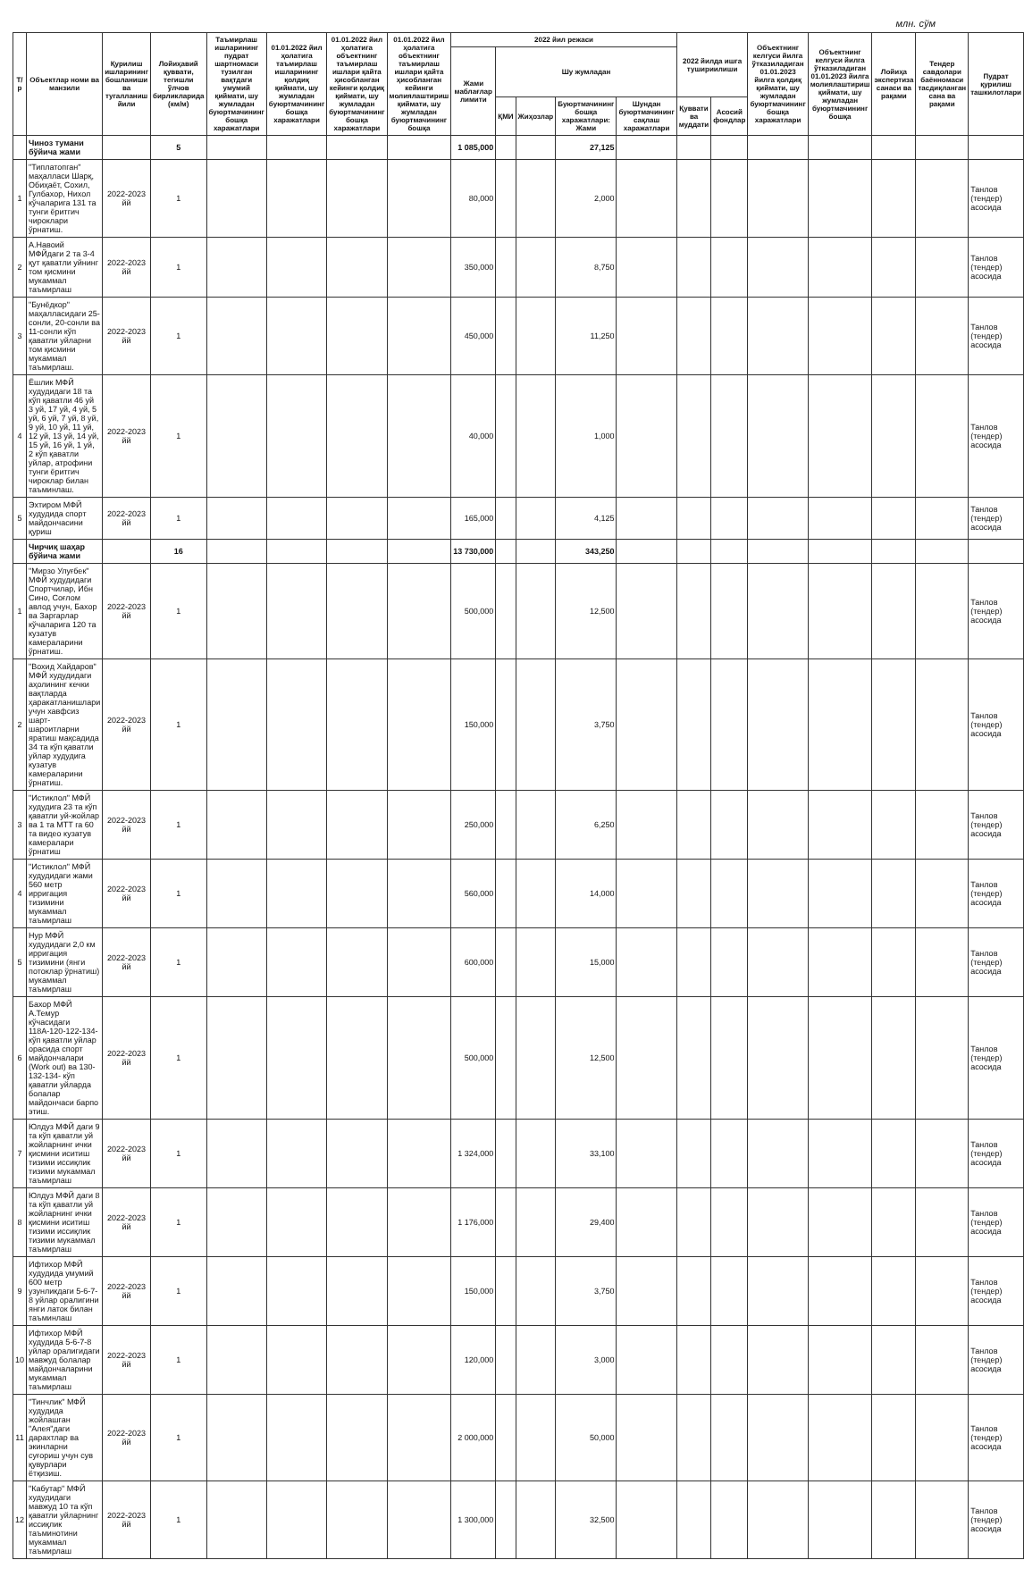млн. сўм
| Т/р | Объектлар номи ва манзили | Қурилиш ишларининг бошланиши ва тугалланиш йили | Лойиҳавий қуввати, тегишли ўлчов бирликларида (км/м) | Таъмирлаш ишларининг пудрат шартномаси тузилган вақтдаги умумий қиймати, шу жумладан буюртмачининг бошқа харажатлари | 01.01.2022 йил ҳолатига таъмирлаш ишларининг қолдиқ қиймати, шу жумладан буюртмачининг бошқа харажатлари | 01.01.2022 йил ҳолатига объектнинг таъмирлаш ишлари қайта ҳисобланган кейинги қолдиқ қиймати, шу жумладан буюртмачининг бошқа харажатлари | 01.01.2022 йил ҳолатига объектнинг таъмирлаш ишлари қайта ҳисобланган кейинги молиялаштириш қиймати, шу жумладан буюртмачининг бошқа | 2022 йил режаси | | | | | 2022 йилда ишга тушириилиши | | Объектнинг келгуси йилга ўтказиладиган 01.01.2023 йилга қолдиқ қиймати, шу жумладан буюртмачининг бошқа харажатлари | Объектнинг келгуси йилга ўтказиладиган 01.01.2023 йилга молиялаштириш қиймати, шу жумладан буюртмачининг бошқа | Лойиҳа экспертиза санаси ва рақами | Тендер савдолари бaённомаси тасдиқланган сана ва рақами | Пудрат қурилиш ташкилотлари |
| --- | --- | --- | --- | --- | --- | --- | --- | --- | --- | --- | --- | --- | --- | --- | --- | --- | --- | --- | --- |
| | | | | | | | | Жами маблағлар лимити | Шу жумладан | | | | | | | | | | |
| | | | | | | | | | ҚМИ | Жиҳозлар | Буюртмачининг бошқа харажатлари: Жами | Шундан буюртмачининг сақлаш харажатлари | Қуввати ва муддати | Асосий фондлар | | | | | |
| | Чиноз тумани бўйича жами | | 5 | | | | | 1 085,000 | | | 27,125 | | | | | | | | |
| 1 | "Типлатопган" маҳалласи Шарқ, Обиҳаёт, Сохил, Гулбахор, Нихол кўчаларига 131 та тунги ёритгич чироклари ўрнатиш. | 2022-2023 йй | 1 | | | | | 80,000 | | | 2,000 | | | | | | | | Танлов (тендер) асосида |
| 2 | А.Навоий МФЙдаги 2 та 3-4 қут қаватли уйнинг том қисмини мукаммал таъмирлаш | 2022-2023 йй | 1 | | | | | 350,000 | | | 8,750 | | | | | | | | Танлов (тендер) асосида |
| 3 | "Бунёдкор" маҳалласидаги 25-сонли, 20-сонли ва 11-сонли кўп қаватли уйларни том қисмини мукаммал таъмирлаш. | 2022-2023 йй | 1 | | | | | 450,000 | | | 11,250 | | | | | | | | Танлов (тендер) асосида |
| 4 | Ёшлик МФЙ худудидаги 18 та кўп қаватли 46 уй 3 уй, 17 уй, 4 уй, 5 уй, 6 уй, 7 уй, 8 уй, 9 уй, 10 уй, 11 уй, 12 уй, 13 уй, 14 уй, 15 уй, 16 уй, 1 уй, 2 кўп қаватли уйлар, атрофини тунги ёритгич чироклар билан таъминлаш. | 2022-2023 йй | 1 | | | | | 40,000 | | | 1,000 | | | | | | | | Танлов (тендер) асосида |
| 5 | Эхтиром МФЙ худудида спорт майдончасини қуриш | 2022-2023 йй | 1 | | | | | 165,000 | | | 4,125 | | | | | | | | Танлов (тендер) асосида |
| | Чирчиқ шаҳар бўйича жами | | 16 | | | | | 13 730,000 | | | 343,250 | | | | | | | | |
| 1 | "Мирзо Улуғбек" МФЙ худудидаги Спортчилар, Ибн Сино, Соғлом авлод учун, Бахор ва Заргарлар кўчаларига 120 та кузатув камераларини ўрнатиш. | 2022-2023 йй | 1 | | | | | 500,000 | | | 12,500 | | | | | | | | Танлов (тендер) асосида |
| 2 | "Вохид Хайдаров" МФЙ худудидаги аҳолининг кечки вақтларда ҳаракатланишлари учун хавфсиз шарт-шароитларни яратиш мақсадида 34 та кўп қаватли уйлар худудига кузатув камераларини ўрнатиш. | 2022-2023 йй | 1 | | | | | 150,000 | | | 3,750 | | | | | | | | Танлов (тендер) асосида |
| 3 | "Истиклол" МФЙ худудига 23 та кўп қаватли уй-жойлар ва 1 та МТТ га 60 та видео кузатув камералари ўрнатиш | 2022-2023 йй | 1 | | | | | 250,000 | | | 6,250 | | | | | | | | Танлов (тендер) асосида |
| 4 | "Истиклол" МФЙ худудидаги жами 560 метр ирригация тизимини мукаммал таъмирлаш | 2022-2023 йй | 1 | | | | | 560,000 | | | 14,000 | | | | | | | | Танлов (тендер) асосида |
| 5 | Нур МФЙ худудидаги 2,0 км ирригация тизимини (янги потоклар ўрнатиш) мукаммал таъмирлаш | 2022-2023 йй | 1 | | | | | 600,000 | | | 15,000 | | | | | | | | Танлов (тендер) асосида |
| 6 | Бахор МФЙ А.Темур кўчасидаги 118А-120-122-134-кўп қаватли уйлар орасида спорт майдончалари (Work out) ва 130-132-134- кўп қаватли уйларда болалар майдончаси барпо этиш. | 2022-2023 йй | 1 | | | | | 500,000 | | | 12,500 | | | | | | | | Танлов (тендер) асосида |
| 7 | Юлдуз МФЙ даги 9 та кўп қаватли уй жойларнинг ички қисмини иситиш тизими иссиқлик тизими мукаммал таъмирлаш | 2022-2023 йй | 1 | | | | | 1 324,000 | | | 33,100 | | | | | | | | Танлов (тендер) асосида |
| 8 | Юлдуз МФЙ даги 8 та кўп қаватли уй жойларнинг ички қисмини иситиш тизими иссиқлик тизими мукаммал таъмирлаш | 2022-2023 йй | 1 | | | | | 1 176,000 | | | 29,400 | | | | | | | | Танлов (тендер) асосида |
| 9 | Ифтихор МФЙ худудида умумий 600 метр узунликдаги 5-6-7-8 уйлар оралигини янги латок билан таъминлаш | 2022-2023 йй | 1 | | | | | 150,000 | | | 3,750 | | | | | | | | Танлов (тендер) асосида |
| 10 | Ифтихор МФЙ худудида 5-6-7-8 уйлар оралигидаги мавжуд болалар майдончаларини мукаммал таъмирлаш | 2022-2023 йй | 1 | | | | | 120,000 | | | 3,000 | | | | | | | | Танлов (тендер) асосида |
| 11 | "Тинчлик" МФЙ худудида жойлашган "Алея"даги дарахтлар ва экинларни суғориш учун сув қувурлари ётқизиш. | 2022-2023 йй | 1 | | | | | 2 000,000 | | | 50,000 | | | | | | | | Танлов (тендер) асосида |
| 12 | "Кабутар" МФЙ худудидаги мавжуд 10 та кўп қаватли уйларнинг иссиқлик таъминотини мукаммал таъмирлаш | 2022-2023 йй | 1 | | | | | 1 300,000 | | | 32,500 | | | | | | | | Танлов (тендер) асосида |